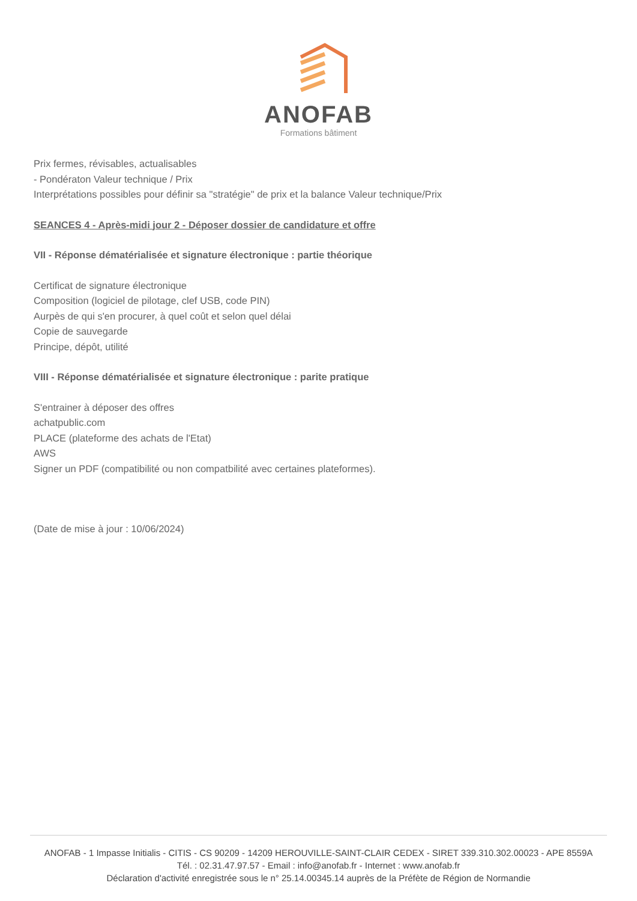ANOFAB
Formations bâtiment
Prix fermes, révisables, actualisables
- Pondératon Valeur technique / Prix
Interprétations possibles pour définir sa "stratégie" de prix et la balance Valeur technique/Prix
SEANCES 4 - Après-midi jour 2 - Déposer dossier de candidature et offre
VII - Réponse dématérialisée et signature électronique : partie théorique
Certificat de signature électronique
Composition (logiciel de pilotage, clef USB, code PIN)
Aurpès de qui s'en procurer, à quel coût et selon quel délai
Copie de sauvegarde
Principe, dépôt, utilité
VIII - Réponse dématérialisée et signature électronique : parite pratique
S'entrainer à déposer des offres
achatpublic.com
PLACE (plateforme des achats de l'Etat)
AWS
Signer un PDF (compatibilité ou non compatbilité avec certaines plateformes).
(Date de mise à jour : 10/06/2024)
ANOFAB - 1 Impasse Initialis - CITIS - CS 90209 - 14209 HEROUVILLE-SAINT-CLAIR CEDEX - SIRET 339.310.302.00023 - APE 8559A
Tél. : 02.31.47.97.57 - Email : info@anofab.fr - Internet : www.anofab.fr
Déclaration d'activité enregistrée sous le n° 25.14.00345.14 auprès de la Préfète de Région de Normandie